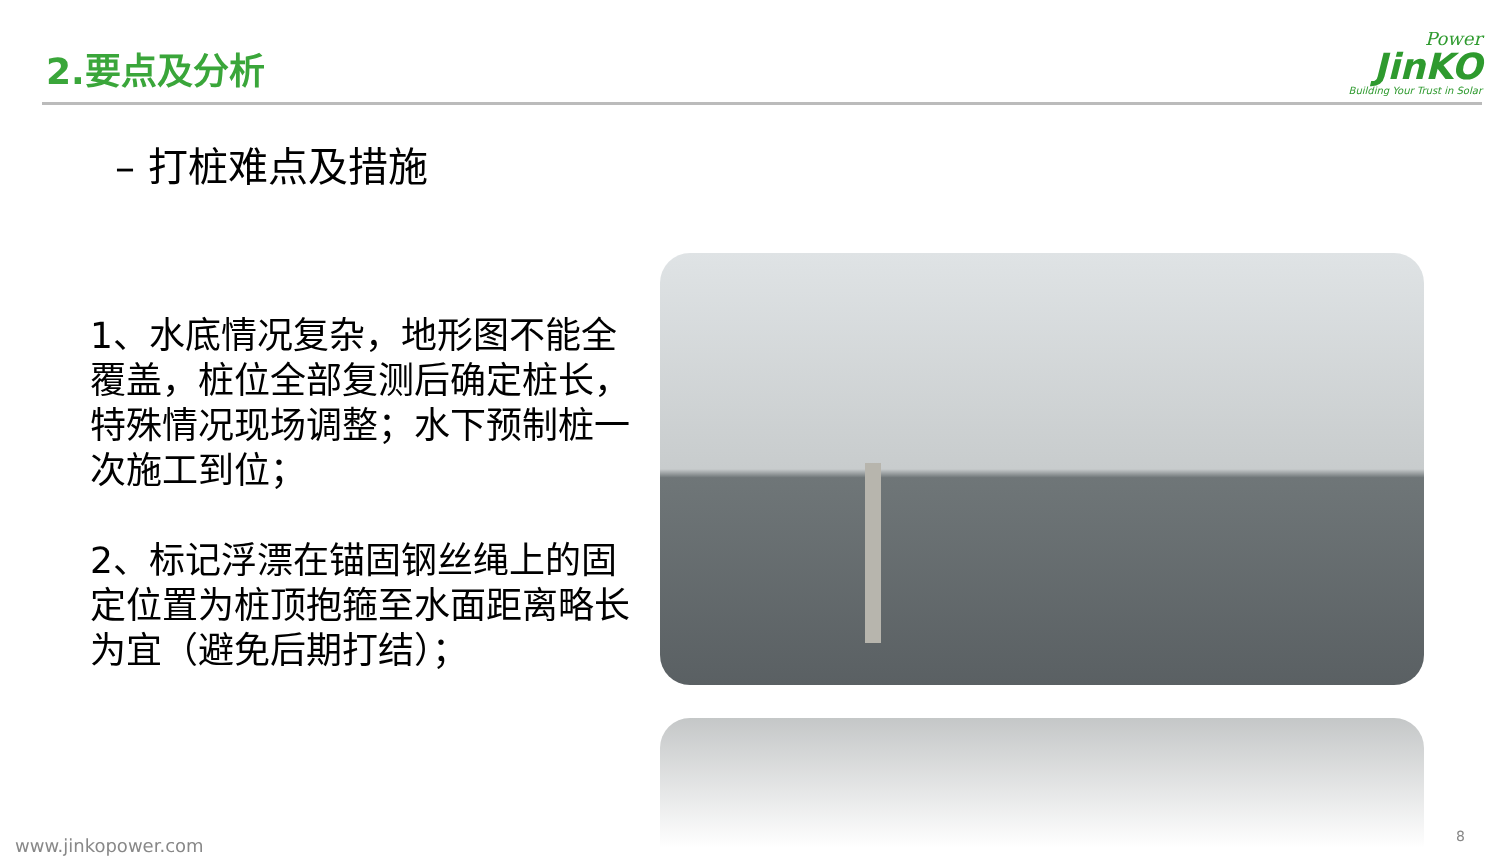2.要点及分析
Power
JinKO
Building Your Trust in Solar
– 打桩难点及措施
1、水底情况复杂，地形图不能全覆盖，桩位全部复测后确定桩长，特殊情况现场调整；水下预制桩一次施工到位；
2、标记浮漂在锚固钢丝绳上的固定位置为桩顶抱箍至水面距离略长为宜（避免后期打结）；
www.jinkopower.com 8